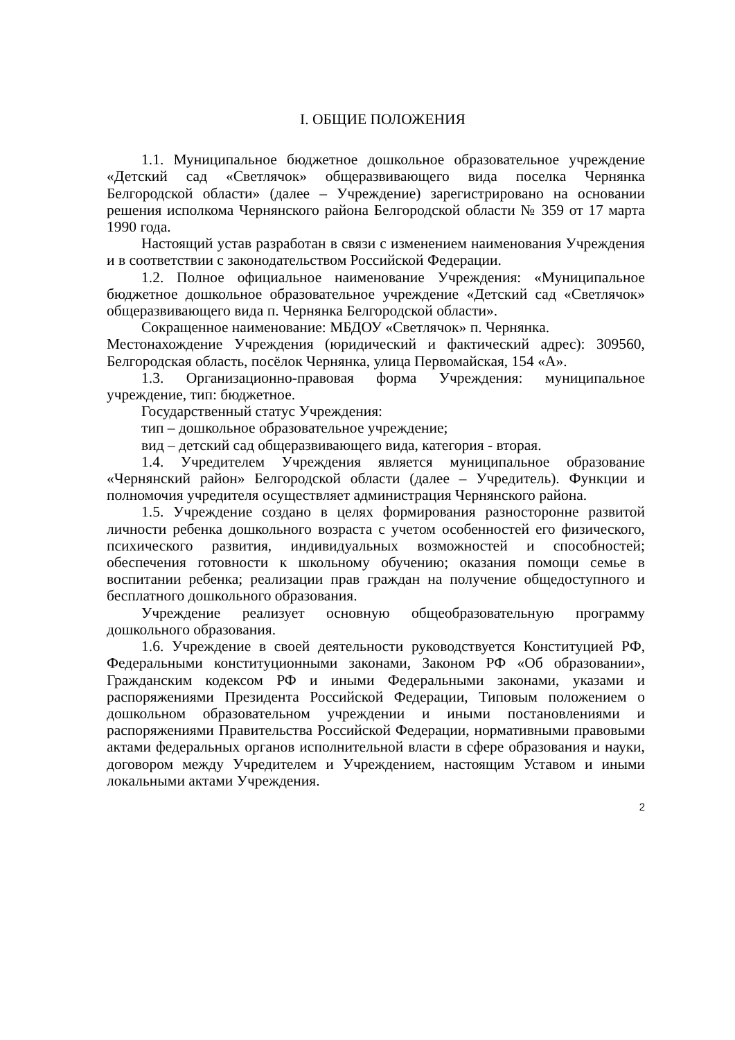I. ОБЩИЕ ПОЛОЖЕНИЯ
1.1. Муниципальное бюджетное дошкольное образовательное учреждение «Детский сад «Светлячок» общеразвивающего вида поселка Чернянка Белгородской области» (далее – Учреждение) зарегистрировано на основании решения исполкома Чернянского района Белгородской области № 359 от 17 марта 1990 года.
Настоящий устав разработан в связи с изменением наименования Учреждения и в соответствии с законодательством Российской Федерации.
1.2. Полное официальное наименование Учреждения: «Муниципальное бюджетное дошкольное образовательное учреждение «Детский сад «Светлячок» общеразвивающего вида п. Чернянка Белгородской области».
Сокращенное наименование: МБДОУ «Светлячок» п. Чернянка.
Местонахождение Учреждения (юридический и фактический адрес): 309560, Белгородская область, посёлок Чернянка, улица Первомайская, 154 «А».
1.3. Организационно-правовая форма Учреждения: муниципальное учреждение, тип: бюджетное.
Государственный статус Учреждения:
тип – дошкольное образовательное учреждение;
вид – детский сад общеразвивающего вида, категория - вторая.
1.4. Учредителем Учреждения является муниципальное образование «Чернянский район» Белгородской области (далее – Учредитель). Функции и полномочия учредителя осуществляет администрация Чернянского района.
1.5. Учреждение создано в целях формирования разносторонне развитой личности ребенка дошкольного возраста с учетом особенностей его физического, психического развития, индивидуальных возможностей и способностей; обеспечения готовности к школьному обучению; оказания помощи семье в воспитании ребенка; реализации прав граждан на получение общедоступного и бесплатного дошкольного образования.
Учреждение реализует основную общеобразовательную программу дошкольного образования.
1.6. Учреждение в своей деятельности руководствуется Конституцией РФ, Федеральными конституционными законами, Законом РФ «Об образовании», Гражданским кодексом РФ и иными Федеральными законами, указами и распоряжениями Президента Российской Федерации, Типовым положением о дошкольном образовательном учреждении и иными постановлениями и распоряжениями Правительства Российской Федерации, нормативными правовыми актами федеральных органов исполнительной власти в сфере образования и науки, договором между Учредителем и Учреждением, настоящим Уставом и иными локальными актами Учреждения.
2